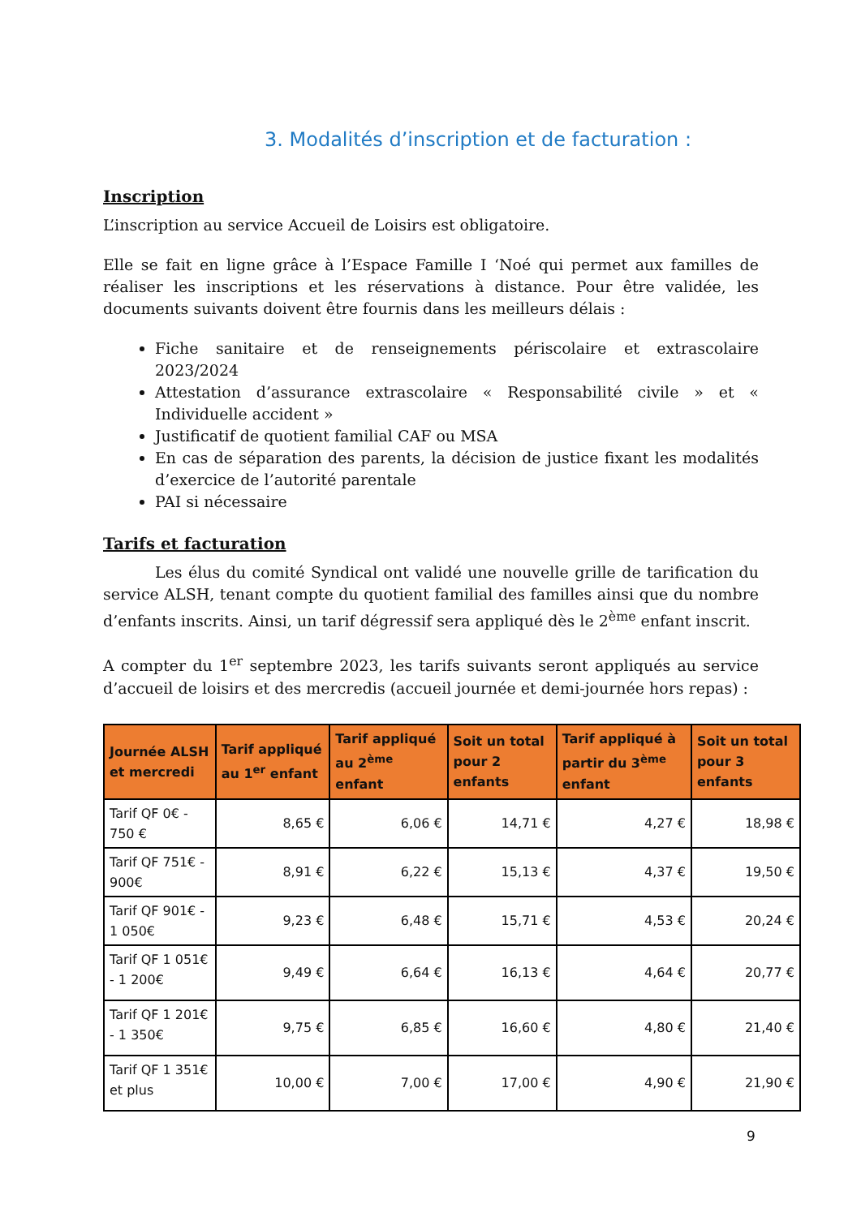3. Modalités d’inscription et de facturation :
Inscription
L’inscription au service Accueil de Loisirs est obligatoire.
Elle se fait en ligne grâce à l’Espace Famille I ‘Noé qui permet aux familles de réaliser les inscriptions et les réservations à distance. Pour être validée, les documents suivants doivent être fournis dans les meilleurs délais :
Fiche sanitaire et de renseignements périscolaire et extrascolaire 2023/2024
Attestation d’assurance extrascolaire « Responsabilité civile » et « Individuelle accident »
Justificatif de quotient familial CAF ou MSA
En cas de séparation des parents, la décision de justice fixant les modalités d’exercice de l’autorité parentale
PAI si nécessaire
Tarifs et facturation
Les élus du comité Syndical ont validé une nouvelle grille de tarification du service ALSH, tenant compte du quotient familial des familles ainsi que du nombre d’enfants inscrits. Ainsi, un tarif dégressif sera appliqué dès le 2<sup>ème</sup> enfant inscrit.
A compter du 1<sup>er</sup> septembre 2023, les tarifs suivants seront appliqués au service d’accueil de loisirs et des mercredis (accueil journée et demi-journée hors repas) :
| Journée ALSH et mercredi | Tarif appliqué au 1<sup>er</sup> enfant | Tarif appliqué au 2<sup>ème</sup> enfant | Soit un total pour 2 enfants | Tarif appliqué à partir du 3<sup>ème</sup> enfant | Soit un total pour 3 enfants |
| --- | --- | --- | --- | --- | --- |
| Tarif QF 0€ - 750 € | 8,65 € | 6,06 € | 14,71 € | 4,27 € | 18,98 € |
| Tarif QF 751€ - 900€ | 8,91 € | 6,22 € | 15,13 € | 4,37 € | 19,50 € |
| Tarif QF 901€ - 1 050€ | 9,23 € | 6,48 € | 15,71 € | 4,53 € | 20,24 € |
| Tarif QF 1 051€ - 1 200€ | 9,49 € | 6,64 € | 16,13 € | 4,64 € | 20,77 € |
| Tarif QF 1 201€ - 1 350€ | 9,75 € | 6,85 € | 16,60 € | 4,80 € | 21,40 € |
| Tarif QF 1 351€ et plus | 10,00 € | 7,00 € | 17,00 € | 4,90 € | 21,90 € |
9